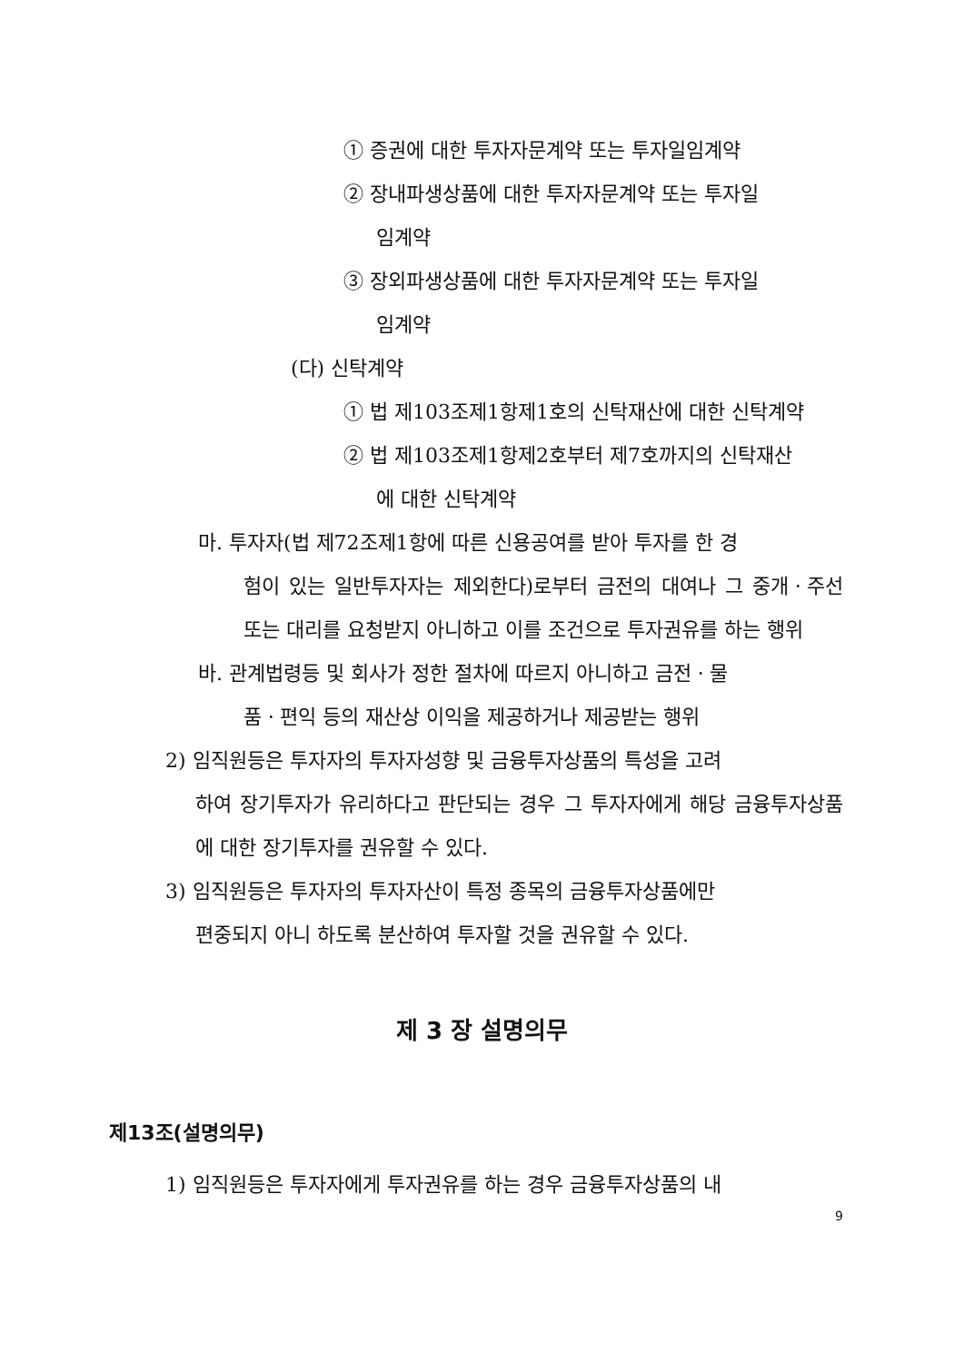① 증권에 대한 투자자문계약 또는 투자일임계약
② 장내파생상품에 대한 투자자문계약 또는 투자일
임계약
③ 장외파생상품에 대한 투자자문계약 또는 투자일
임계약
(다) 신탁계약
① 법 제103조제1항제1호의 신탁재산에 대한 신탁계약
② 법 제103조제1항제2호부터 제7호까지의 신탁재산
에 대한 신탁계약
마. 투자자(법 제72조제1항에 따른 신용공여를 받아 투자를 한 경
험이 있는 일반투자자는 제외한다)로부터 금전의 대여나 그 중개ㆍ주선 또는 대리를 요청받지 아니하고 이를 조건으로 투자권유를 하는 행위
바. 관계법령등 및 회사가 정한 절차에 따르지 아니하고 금전ㆍ물
품ㆍ편익 등의 재산상 이익을 제공하거나 제공받는 행위
2) 임직원등은 투자자의 투자자성향 및 금융투자상품의 특성을 고려
하여 장기투자가 유리하다고 판단되는 경우 그 투자자에게 해당 금융투자상품에 대한 장기투자를 권유할 수 있다.
3) 임직원등은 투자자의 투자자산이 특정 종목의 금융투자상품에만
편중되지 아니 하도록 분산하여 투자할 것을 권유할 수 있다.
제 3 장 설명의무
제13조(설명의무)
1) 임직원등은 투자자에게 투자권유를 하는 경우 금융투자상품의 내
9